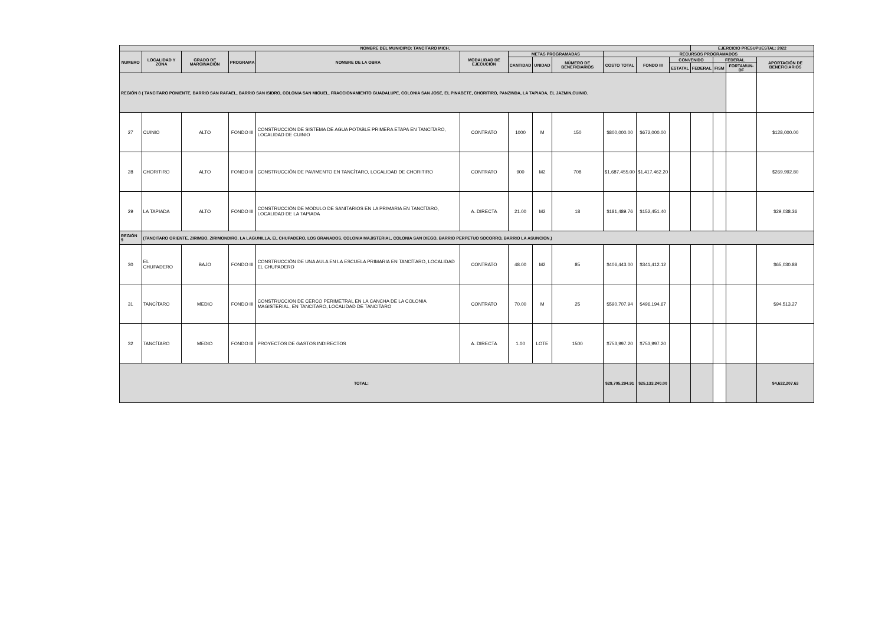| NOMBRE DEL MUNICIPIO: TANCITARO MICH. | | | | | | | | | | | | EJERCICIO PRESUPUESTAL: 2022 | | | |
| --- | --- | --- | --- | --- | --- | --- | --- | --- | --- | --- | --- | --- | --- | --- | --- |
| NUMERO | LOCALIDAD Y ZONA | GRADO DE MARGINACIÓN | PROGRAMA | NOMBRE DE LA OBRA | MODALIDAD DE EJECUCIÓN | METAS PROGRAMADAS | | | RECURSOS PROGRAMADOS | | | | | | |
| | | | | | | CANTIDAD | UNIDAD | NÚMERO DE BENEFICIARIOS | COSTO TOTAL | FONDO III | CONVENIDO | | FEDERAL | | APORTACIÓN DE BENEFICIARIOS |
| | | | | | | | | | | | ESTATAL | FEDERAL | FISM | FORTAMUN-DF | |
| REGIÓN 8 ( TANCITARO PONIENTE, BARRIO SAN RAFAEL, BARRIO SAN ISIDRO, COLONIA SAN MIGUEL, FRACCIONAMIENTO GUADALUPE, COLONIA SAN JOSE, EL PINABETE, CHORITIRO, PANZINDA, LA TAPIADA, EL JAZMIN,CUINIO. | | | | | | | | | | | | | | | |
| 27 | CUINIO | ALTO | FONDO III | CONSTRUCCIÓN DE SISTEMA DE AGUA POTABLE PRIMERA ETAPA EN TANCÍTARO, LOCALIDAD DE CUINIO | CONTRATO | 1000 | M | 150 | $800,000.00 | $672,000.00 | | | | | $128,000.00 |
| 28 | CHORITIRO | ALTO | FONDO III | CONSTRUCCIÓN DE PAVIMENTO EN TANCÍTARO, LOCALIDAD DE CHORITIRO | CONTRATO | 900 | M2 | 708 | $1,687,455.00 | $1,417,462.20 | | | | | $269,992.80 |
| 29 | LA TAPIADA | ALTO | FONDO III | CONSTRUCCIÓN DE MODULO DE SANITARIOS EN LA PRIMARIA EN TANCÍTARO, LOCALIDAD DE LA TAPIADA | A. DIRECTA | 21.00 | M2 | 18 | $181,489.76 | $152,451.40 | | | | | $29,038.36 |
| REGIÓN 9 | (TANCITARO ORIENTE, ZIRIMBO, ZIRIMONDIRO, LA LAGUNILLA, EL CHUPADERO, LOS GRANADOS, COLONIA MAJISTERIAL, COLONIA SAN DIEGO, BARRIO PERPETUO SOCORRO, BARRIO LA ASUNCION.) | | | | | | | | | | | | | | |
| 30 | EL CHUPADERO | BAJO | FONDO III | CONSTRUCCIÓN DE UNA AULA EN LA ESCUELA PRIMARIA EN TANCÍTARO, LOCALIDAD EL CHUPADERO | CONTRATO | 48.00 | M2 | 85 | $406,443.00 | $341,412.12 | | | | | $65,030.88 |
| 31 | TANCÍTARO | MEDIO | FONDO III | CONSTRUCCION DE CERCO PERIMETRAL EN LA CANCHA DE LA COLONIA MAGISTERIAL, EN TANCITARO, LOCALIDAD DE TANCITARO | CONTRATO | 70.00 | M | 25 | $590,707.94 | $496,194.67 | | | | | $94,513.27 |
| 32 | TANCÍTARO | MEDIO | FONDO III | PROYECTOS DE GASTOS INDIRECTOS | A. DIRECTA | 1.00 | LOTE | 1500 | $753,997.20 | $753,997.20 | | | | | |
| TOTAL: | | | | | | | | | $29,705,294.91 | $25,133,240.00 | | | | | $4,632,207.63 |